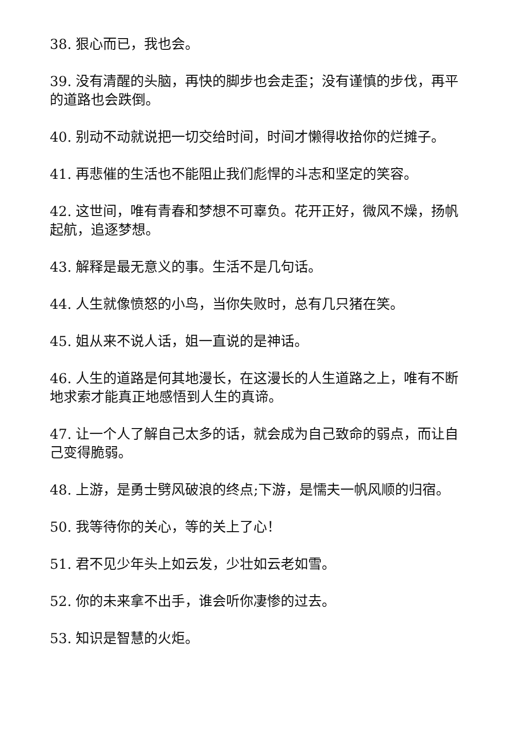38. 狠心而已，我也会。
39. 没有清醒的头脑，再快的脚步也会走歪；没有谨慎的步伐，再平的道路也会跌倒。
40. 别动不动就说把一切交给时间，时间才懒得收拾你的烂摊子。
41. 再悲催的生活也不能阻止我们彪悍的斗志和坚定的笑容。
42. 这世间，唯有青春和梦想不可辜负。花开正好，微风不燥，扬帆起航，追逐梦想。
43. 解释是最无意义的事。生活不是几句话。
44. 人生就像愤怒的小鸟，当你失败时，总有几只猪在笑。
45. 姐从来不说人话，姐一直说的是神话。
46. 人生的道路是何其地漫长，在这漫长的人生道路之上，唯有不断地求索才能真正地感悟到人生的真谛。
47. 让一个人了解自己太多的话，就会成为自己致命的弱点，而让自己变得脆弱。
48. 上游，是勇士劈风破浪的终点;下游，是懦夫一帆风顺的归宿。
50. 我等待你的关心，等的关上了心！
51. 君不见少年头上如云发，少壮如云老如雪。
52. 你的未来拿不出手，谁会听你凄惨的过去。
53. 知识是智慧的火炬。